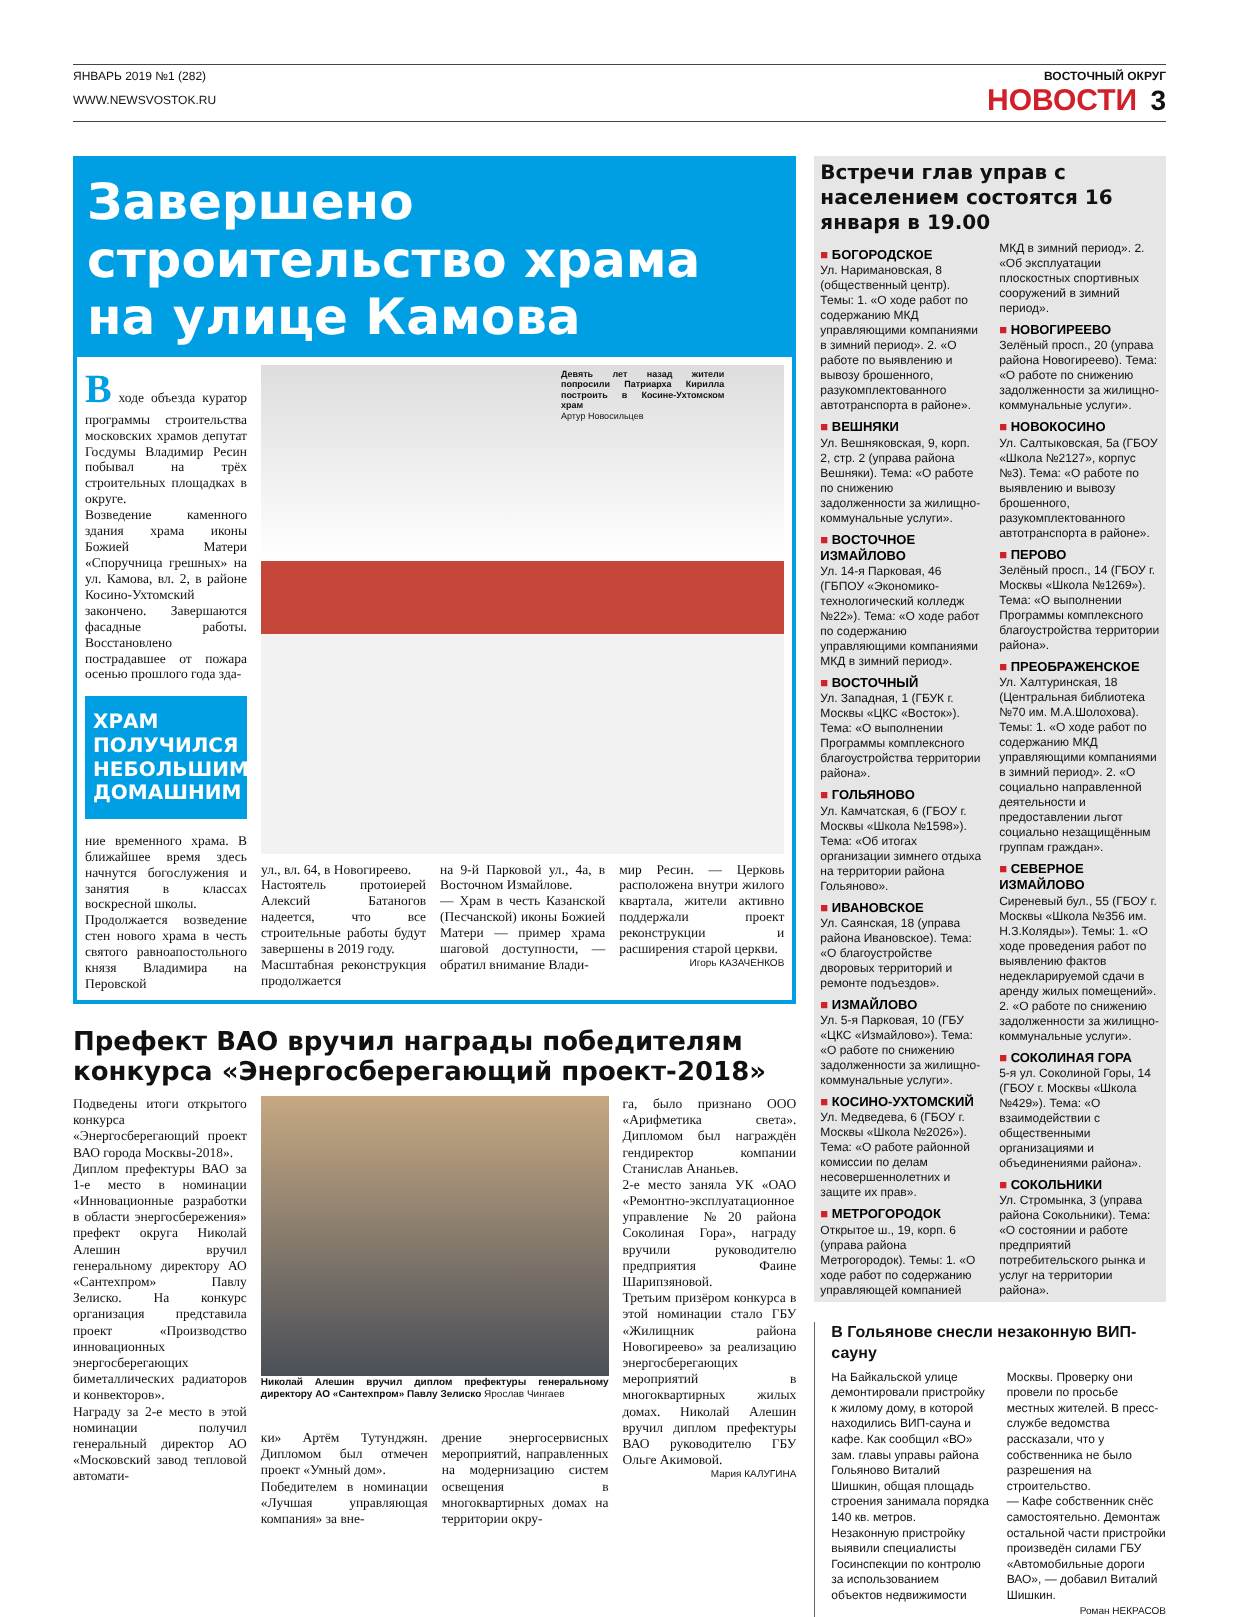ЯНВАРЬ 2019 №1 (282) ВОСТОЧНЫЙ ОКРУГ
WWW.NEWSVOSTOK.RU НОВОСТИ 3
Завершено строительство храма на улице Камова
В ходе объезда куратор программы строительства московских храмов депутат Госдумы Владимир Ресин побывал на трёх строительных площадках в округе.
Возведение каменного здания храма иконы Божией Матери «Споручница грешных» на ул. Камова, вл. 2, в районе Косино-Ухтомский закончено. Завершаются фасадные работы. Восстановлено пострадавшее от пожара осенью прошлого года зда-
ХРАМ ПОЛУЧИЛСЯ НЕБОЛЬШИМ, ДОМАШНИМ
ние временного храма. В ближайшее время здесь начнутся богослужения и занятия в классах воскресной школы.
Продолжается возведение стен нового храма в честь святого равноапостольного князя Владимира на Перовской
Девять лет назад жители попросили Патриарха Кирилла построить в Косине-Ухтомском храм
Артур Новосильцев
ул., вл. 64, в Новогиреево.
Настоятель протоиерей Алексий Батаногов надеется, что все строительные работы будут завершены в 2019 году.
Масштабная реконструкция продолжается
на 9-й Парковой ул., 4а, в Восточном Измайлове.
— Храм в честь Казанской (Песчанской) иконы Божией Матери — пример храма шаговой доступности, — обратил внимание Влади-
мир Ресин. — Церковь расположена внутри жилого квартала, жители активно поддержали проект реконструкции и расширения старой церкви.
Игорь КАЗАЧЕНКОВ
Префект ВАО вручил награды победителям конкурса «Энергосберегающий проект-2018»
Подведены итоги открытого конкурса «Энергосберегающий проект ВАО города Москвы-2018».
Диплом префектуры ВАО за 1-е место в номинации «Инновационные разработки в области энергосбережения» префект округа Николай Алешин вручил генеральному директору АО «Сантехпром» Павлу Зелиско. На конкурс организация представила проект «Производство инновационных энергосберегающих биметаллических радиаторов и конвекторов».
Награду за 2-е место в этой номинации получил генеральный директор АО «Московский завод тепловой автомати-
Николай Алешин вручил диплом префектуры генеральному директору АО «Сантехпром» Павлу Зелиско Ярослав Чингаев
ки» Артём Тутунджян. Дипломом был отмечен проект «Умный дом».
Победителем в номинации «Лучшая управляющая компания» за вне-
дрение энергосервисных мероприятий, направленных на модернизацию систем освещения в многоквартирных домах на территории окру-
га, было признано ООО «Арифметика света». Дипломом был награждён гендиректор компании Станислав Ананьев.
2-е место заняла УК «ОАО «Ремонтно-эксплуатационное управление №20 района Соколиная Гора», награду вручили руководителю предприятия Фаине Шарипзяновой.
Третьим призёром конкурса в этой номинации стало ГБУ «Жилищник района Новогиреево» за реализацию энергосберегающих мероприятий в многоквартирных жилых домах. Николай Алешин вручил диплом префектуры ВАО руководителю ГБУ Ольге Акимовой.
Мария КАЛУГИНА
Встречи глав управ с населением состоятся 16 января в 19.00
■ БОГОРОДСКОЕ
Ул. Наримановская, 8 (общественный центр). Темы: 1. «О ходе работ по содержанию МКД управляющими компаниями в зимний период». 2. «О работе по выявлению и вывозу брошенного, разукомплектованного автотранспорта в районе».
■ ВЕШНЯКИ
Ул. Вешняковская, 9, корп. 2, стр. 2 (управа района Вешняки). Тема: «О работе по снижению задолженности за жилищно-коммунальные услуги».
■ ВОСТОЧНОЕ ИЗМАЙЛОВО
Ул. 14-я Парковая, 46 (ГБПОУ «Экономико-технологический колледж №22»). Тема: «О ходе работ по содержанию управляющими компаниями МКД в зимний период».
■ ВОСТОЧНЫЙ
Ул. Западная, 1 (ГБУК г. Москвы «ЦКС «Восток»). Тема: «О выполнении Программы комплексного благоустройства территории района».
■ ГОЛЬЯНОВО
Ул. Камчатская, 6 (ГБОУ г. Москвы «Школа №1598»). Тема: «Об итогах организации зимнего отдыха на территории района Гольяново».
■ ИВАНОВСКОЕ
Ул. Саянская, 18 (управа района Ивановское). Тема: «О благоустройстве дворовых территорий и ремонте подъездов».
■ ИЗМАЙЛОВО
Ул. 5-я Парковая, 10 (ГБУ «ЦКС «Измайлово»). Тема: «О работе по снижению задолженности за жилищно-коммунальные услуги».
■ КОСИНО-УХТОМСКИЙ
Ул. Медведева, 6 (ГБОУ г. Москвы «Школа №2026»). Тема: «О работе районной комиссии по делам несовершеннолетних и защите их прав».
■ МЕТРОГОРОДОК
Открытое ш., 19, корп. 6 (управа района Метрогородок). Темы: 1. «О ходе работ по содержанию управляющей компанией МКД в зимний период». 2. «Об эксплуатации плоскостных спортивных сооружений в зимний период».
■ НОВОГИРЕЕВО
Зелёный просп., 20 (управа района Новогиреево). Тема: «О работе по снижению задолженности за жилищно-коммунальные услуги».
■ НОВОКОСИНО
Ул. Салтыковская, 5а (ГБОУ «Школа №2127», корпус №3). Тема: «О работе по выявлению и вывозу брошенного, разукомплектованного автотранспорта в районе».
■ ПЕРОВО
Зелёный просп., 14 (ГБОУ г. Москвы «Школа №1269»). Тема: «О выполнении Программы комплексного благоустройства территории района».
■ ПРЕОБРАЖЕНСКОЕ
Ул. Халтуринская, 18 (Центральная библиотека №70 им. М.А.Шолохова). Темы: 1. «О ходе работ по содержанию МКД управляющими компаниями в зимний период». 2. «О социально направленной деятельности и предоставлении льгот социально незащищённым группам граждан».
■ СЕВЕРНОЕ ИЗМАЙЛОВО
Сиреневый бул., 55 (ГБОУ г. Москвы «Школа №356 им. Н.З.Коляды»). Темы: 1. «О ходе проведения работ по выявлению фактов недекларируемой сдачи в аренду жилых помещений». 2. «О работе по снижению задолженности за жилищно-коммунальные услуги».
■ СОКОЛИНАЯ ГОРА
5-я ул. Соколиной Горы, 14 (ГБОУ г. Москвы «Школа №429»). Тема: «О взаимодействии с общественными организациями и объединениями района».
■ СОКОЛЬНИКИ
Ул. Стромынка, 3 (управа района Сокольники). Тема: «О состоянии и работе предприятий потребительского рынка и услуг на территории района».
В Гольянове снесли незаконную ВИП-сауну
На Байкальской улице демонтировали пристройку к жилому дому, в которой находились ВИП-сауна и кафе. Как сообщил «ВО» зам. главы управы района Гольяново Виталий Шишкин, общая площадь строения занимала порядка 140 кв. метров.
Незаконную пристройку выявили специалисты Госинспекции по контролю за использованием объектов недвижимости Москвы. Проверку они провели по просьбе местных жителей. В пресс-службе ведомства рассказали, что у собственника не было разрешения на строительство.
— Кафе собственник снёс самостоятельно. Демонтаж остальной части пристройки произведён силами ГБУ «Автомобильные дороги ВАО», — добавил Виталий Шишкин.
Роман НЕКРАСОВ